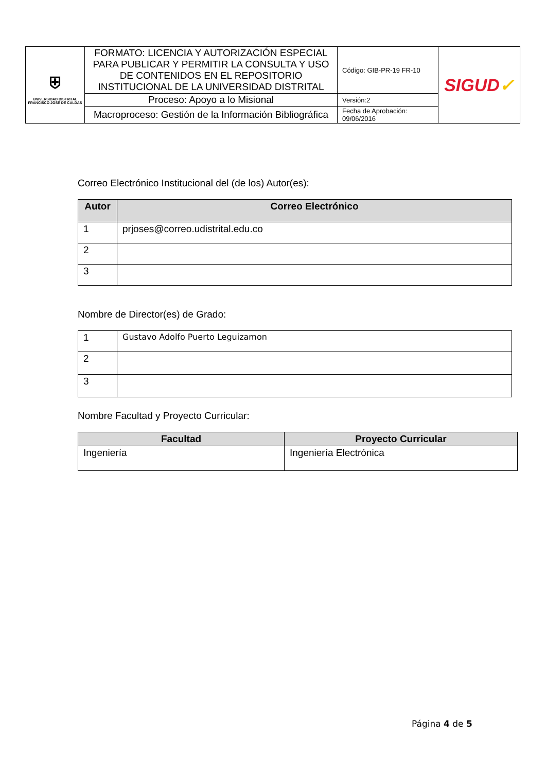| ⛨ UNIVERSIDAD DISTRITAL FRANCISCO JOSÉ DE CALDAS | FORMATO: LICENCIA Y AUTORIZACIÓN ESPECIAL PARA PUBLICAR Y PERMITIR LA CONSULTA Y USO DE CONTENIDOS EN EL REPOSITORIO INSTITUCIONAL DE LA UNIVERSIDAD DISTRITAL | Código: GIB-PR-19 FR-10 | SIGUD ✓ |
| | Proceso: Apoyo a lo Misional | Versión:2 | |
| | Macroproceso: Gestión de la Información Bibliográfica | Fecha de Aprobación: 09/06/2016 | |
Correo Electrónico Institucional del (de los) Autor(es):
| Autor | Correo Electrónico |
| --- | --- |
| 1 | prjoses@correo.udistrital.edu.co |
| 2 | |
| 3 | |
Nombre de Director(es) de Grado:
| 1 | Gustavo Adolfo Puerto Leguizamon |
| 2 | |
| 3 | |
Nombre Facultad y Proyecto Curricular:
| Facultad | Proyecto Curricular |
| --- | --- |
| Ingeniería | Ingeniería Electrónica |
Página 4 de 5